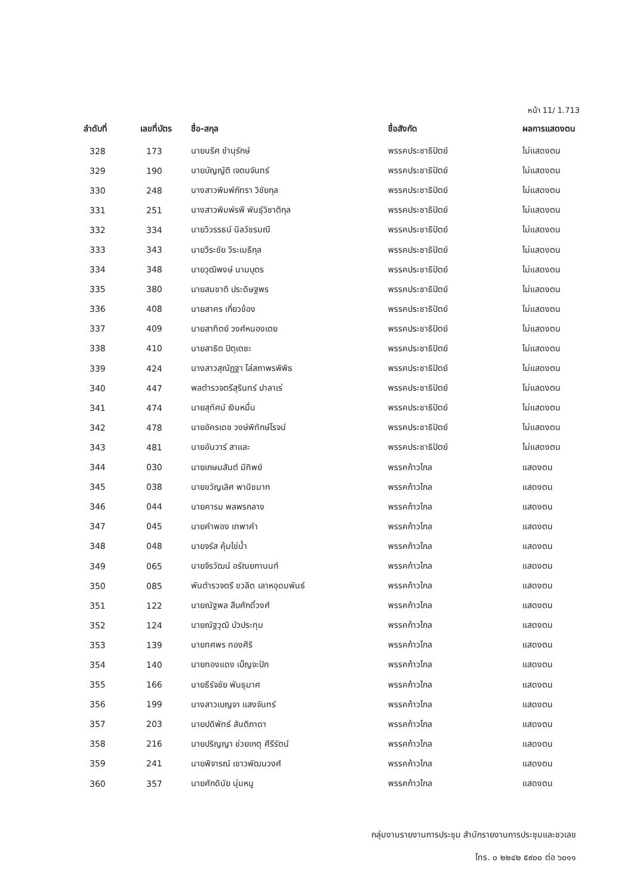หน้า 11/ 1.713
| ลำดับที่ | เลขที่บัตร | ชื่อ-สกุล | ชื่อสังกัด | ผลการแสดงตน |
| --- | --- | --- | --- | --- |
| 328 | 173 | นายนริศ ขำนุรักษ์ | พรรคประชาธิปัตย์ | ไม่แสดงตน |
| 329 | 190 | นายบัญญัติ เจตนจันทร์ | พรรคประชาธิปัตย์ | ไม่แสดงตน |
| 330 | 248 | นางสาวพิมพ์ภัทรา วิชัยกุล | พรรคประชาธิปัตย์ | ไม่แสดงตน |
| 331 | 251 | นางสาวพิมพ์รพี พันธุ์วิชาติกุล | พรรคประชาธิปัตย์ | ไม่แสดงตน |
| 332 | 334 | นายวิวรรธน์ นิลวัชรมณี | พรรคประชาธิปัตย์ | ไม่แสดงตน |
| 333 | 343 | นายวีระชัย วีระเมธีกุล | พรรคประชาธิปัตย์ | ไม่แสดงตน |
| 334 | 348 | นายวุฒิพงษ์ นามบุตร | พรรคประชาธิปัตย์ | ไม่แสดงตน |
| 335 | 380 | นายสมชาติ ประดิษฐพร | พรรคประชาธิปัตย์ | ไม่แสดงตน |
| 336 | 408 | นายสาคร เกี่ยวข้อง | พรรคประชาธิปัตย์ | ไม่แสดงตน |
| 337 | 409 | นายสาทิตย์ วงศ์หนองเตย | พรรคประชาธิปัตย์ | ไม่แสดงตน |
| 338 | 410 | นายสาธิต ปิตุเตชะ | พรรคประชาธิปัตย์ | ไม่แสดงตน |
| 339 | 424 | นางสาวสุณัฏฐา โล่สถาพรพิพิธ | พรรคประชาธิปัตย์ | ไม่แสดงตน |
| 340 | 447 | พลตำรวจตรีสุรินทร์ ปาลาเร่ | พรรคประชาธิปัตย์ | ไม่แสดงตน |
| 341 | 474 | นายสุทัศน์ เงินหมื่น | พรรคประชาธิปัตย์ | ไม่แสดงตน |
| 342 | 478 | นายอัครเดช วงษ์พิทักษ์โรจน์ | พรรคประชาธิปัตย์ | ไม่แสดงตน |
| 343 | 481 | นายอันวาร์ สาและ | พรรคประชาธิปัตย์ | ไม่แสดงตน |
| 344 | 030 | นายเกษมสันต์ มีทิพย์ | พรรคก้าวไกล | แสดงตน |
| 345 | 038 | นายขวัญเลิศ พานิชมาท | พรรคก้าวไกล | แสดงตน |
| 346 | 044 | นายคารม พลพรกลาง | พรรคก้าวไกล | แสดงตน |
| 347 | 045 | นายคำพอง เทพาคำ | พรรคก้าวไกล | แสดงตน |
| 348 | 048 | นายจรัส คุ้มไข่น้ำ | พรรคก้าวไกล | แสดงตน |
| 349 | 065 | นายจิรวัฒน์ อรัณยกานนท์ | พรรคก้าวไกล | แสดงตน |
| 350 | 085 | พันตำรวจตรี ขวลิต เลาหอุดมพันธ์ | พรรคก้าวไกล | แสดงตน |
| 351 | 122 | นายณัฐพล สืบศักดิ์วงศ์ | พรรคก้าวไกล | แสดงตน |
| 352 | 124 | นายณัฐวุฒิ บัวประทุม | พรรคก้าวไกล | แสดงตน |
| 353 | 139 | นายทศพร ทองศิริ | พรรคก้าวไกล | แสดงตน |
| 354 | 140 | นายทองแดง เบ็ญจะปัก | พรรคก้าวไกล | แสดงตน |
| 355 | 166 | นายธีรัจชัย พันธุมาศ | พรรคก้าวไกล | แสดงตน |
| 356 | 199 | นางสาวเบญจา แสงจันทร์ | พรรคก้าวไกล | แสดงตน |
| 357 | 203 | นายปดิพัทธ์ สันติภาดา | พรรคก้าวไกล | แสดงตน |
| 358 | 216 | นายปริญญา ช่วยเกตุ ศีรีรัตน์ | พรรคก้าวไกล | แสดงตน |
| 359 | 241 | นายพิจารณ์ เชาวพัฒนวงศ์ | พรรคก้าวไกล | แสดงตน |
| 360 | 357 | นายศักดินัย นุ่มหนู | พรรคก้าวไกล | แสดงตน |
กลุ่มงานรายงานการประชุม สำนักรายงานการประชุมและชวเลข
โทร. ๐ ๒๒๔๒ ๕๙๐๐ ต่อ ๖๐๑๑